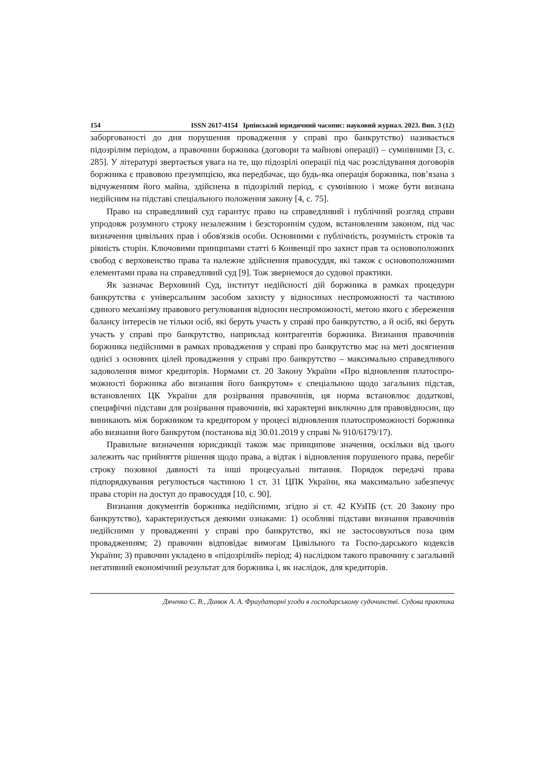154 ISSN 2617-4154 Ірпінський юридичний часопис: науковий журнал. 2023. Вип. 3 (12)
заборгованості до дня порушення провадження у справі про банкрутство) називається підозрілим періодом, а правочини боржника (договори та майнові операції) – сумнівними [3, с. 285]. У літературі звертається увага на те, що підозрілі операції під час розслідування договорів боржника є правовою презумпцією, яка передбачає, що будь-яка операція боржника, пов’язана з відчуженням його майна, здійснена в підозрілий період, є сумнівною і може бути визнана недійсним на підставі спеціального положення закону [4, с. 75].
Право на справедливий суд гарантує право на справедливий і публічний розгляд справи упродовж розумного строку незалежним і безстороннім судом, встановленим законом, під час визначення цивільних прав і обов'язків особи. Основними є публічність, розумність строків та рівність сторін. Ключовими принципами статті 6 Конвенції про захист прав та основоположних свобод є верховенство права та належне здійснення правосуддя, які також є основоположними елементами права на справедливий суд [9]. Тож звернемося до судової практики.
Як зазначає Верховний Суд, інститут недійсності дій боржника в рамках процедури банкрутства є універсальним засобом захисту у відносинах неспроможності та частиною єдиного механізму правового регулювання відносин неспроможності, метою якого є збереження балансу інтересів не тільки осіб, які беруть участь у справі про банкрутство, а й осіб, які беруть участь у справі про банкрутство, наприклад контрагентів боржника. Визнання правочинів боржника недійсними в рамках провадження у справі про банкрутство має на меті досягнення однієї з основних цілей провадження у справі про банкрутство – максимально справедливого задоволення вимог кредиторів. Нормами ст. 20 Закону України «Про відновлення платоспро-можності боржника або визнання його банкрутом» є спеціальною щодо загальних підстав, встановлених ЦК України для розірвання правочинів, ця норма встановлює додаткові, специфічні підстави для розірвання правочинів, які характерні виключно для правовідносин, що виникають між боржником та кредитором у процесі відновлення платоспроможності боржника або визнання його банкрутом (постанова від 30.01.2019 у справі № 910/6179/17).
Правильне визначення юрисдикції також має принципове значення, оскільки від цього залежить час прийняття рішення щодо права, а відтак і відновлення порушеного права, перебіг строку позовної давності та інші процесуальні питання. Порядок передачі права підпорядкування регулюється частиною 1 ст. 31 ЦПК України, яка максимально забезпечує права сторін на доступ до правосуддя [10, с. 90].
Визнання документів боржника недійсними, згідно зі ст. 42 КУзПБ (ст. 20 Закону про банкрутство), характеризується деякими ознаками: 1) особливі підстави визнання правочинів недійсними у провадженні у справі про банкрутство, які не застосовуються поза цим провадженням; 2) правочин відповідає вимогам Цивільного та Госпо-дарського кодексів України; 3) правочин укладено в «підозрілий» період; 4) наслідком такого правочину є загальний негативний економічний результат для боржника і, як наслідок, для кредиторів.
Дяченко С. В., Динюк А. А. Фраудаторні угоди в господарському судочинстві. Судова практика